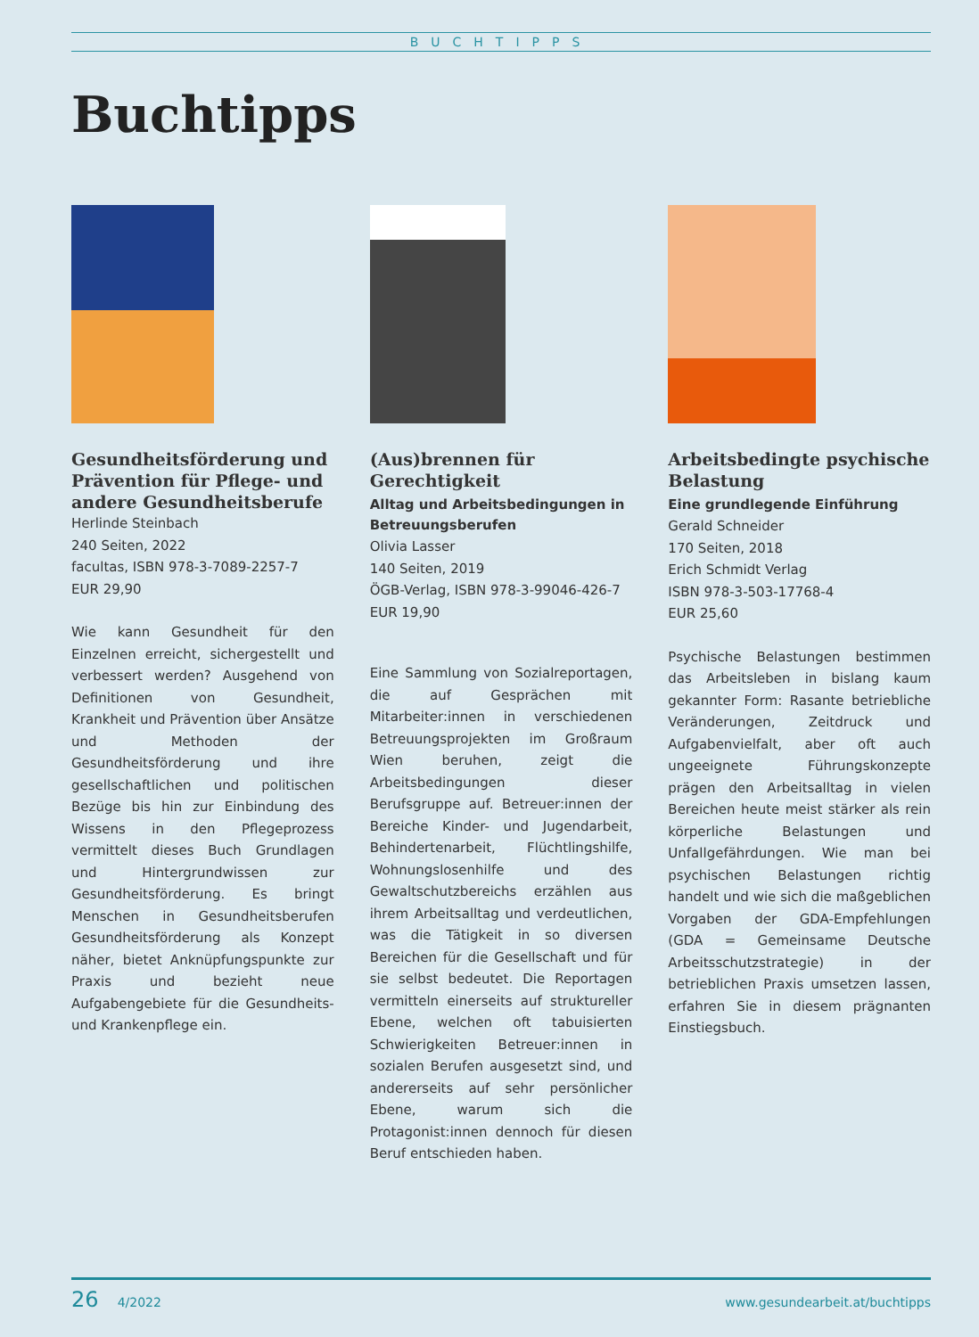BUCHTIPPS
Buchtipps
Gesundheitsförderung und Prävention für Pflege- und andere Gesundheitsberufe
Herlinde Steinbach
240 Seiten, 2022
facultas, ISBN 978-3-7089-2257-7
EUR 29,90
Wie kann Gesundheit für den Einzelnen erreicht, sichergestellt und verbessert werden? Ausgehend von Definitionen von Gesundheit, Krankheit und Prävention über Ansätze und Methoden der Gesundheitsförderung und ihre gesellschaftlichen und politischen Bezüge bis hin zur Einbindung des Wissens in den Pflegeprozess vermittelt dieses Buch Grundlagen und Hintergrundwissen zur Gesundheitsförderung. Es bringt Menschen in Gesundheitsberufen Gesundheitsförderung als Konzept näher, bietet Anknüpfungspunkte zur Praxis und bezieht neue Aufgabengebiete für die Gesundheits- und Krankenpflege ein.
(Aus)brennen für Gerechtigkeit
Alltag und Arbeitsbedingungen in Betreuungsberufen
Olivia Lasser
140 Seiten, 2019
ÖGB-Verlag, ISBN 978-3-99046-426-7
EUR 19,90
Eine Sammlung von Sozialreportagen, die auf Gesprächen mit Mitarbeiter:innen in verschiedenen Betreuungsprojekten im Großraum Wien beruhen, zeigt die Arbeitsbedingungen dieser Berufsgruppe auf. Betreuer:innen der Bereiche Kinder- und Jugendarbeit, Behindertenarbeit, Flüchtlingshilfe, Wohnungslosenhilfe und des Gewaltschutzbereichs erzählen aus ihrem Arbeitsalltag und verdeutlichen, was die Tätigkeit in so diversen Bereichen für die Gesellschaft und für sie selbst bedeutet. Die Reportagen vermitteln einerseits auf struktureller Ebene, welchen oft tabuisierten Schwierigkeiten Betreuer:innen in sozialen Berufen ausgesetzt sind, und andererseits auf sehr persönlicher Ebene, warum sich die Protagonist:innen dennoch für diesen Beruf entschieden haben.
Arbeitsbedingte psychische Belastung
Eine grundlegende Einführung
Gerald Schneider
170 Seiten, 2018
Erich Schmidt Verlag
ISBN 978-3-503-17768-4
EUR 25,60
Psychische Belastungen bestimmen das Arbeitsleben in bislang kaum gekannter Form: Rasante betriebliche Veränderungen, Zeitdruck und Aufgabenvielfalt, aber oft auch ungeeignete Führungskonzepte prägen den Arbeitsalltag in vielen Bereichen heute meist stärker als rein körperliche Belastungen und Unfallgefährdungen. Wie man bei psychischen Belastungen richtig handelt und wie sich die maßgeblichen Vorgaben der GDA-Empfehlungen (GDA = Gemeinsame Deutsche Arbeitsschutzstrategie) in der betrieblichen Praxis umsetzen lassen, erfahren Sie in diesem prägnanten Einstiegsbuch.
26 4/2022 www.gesundearbeit.at/buchtipps